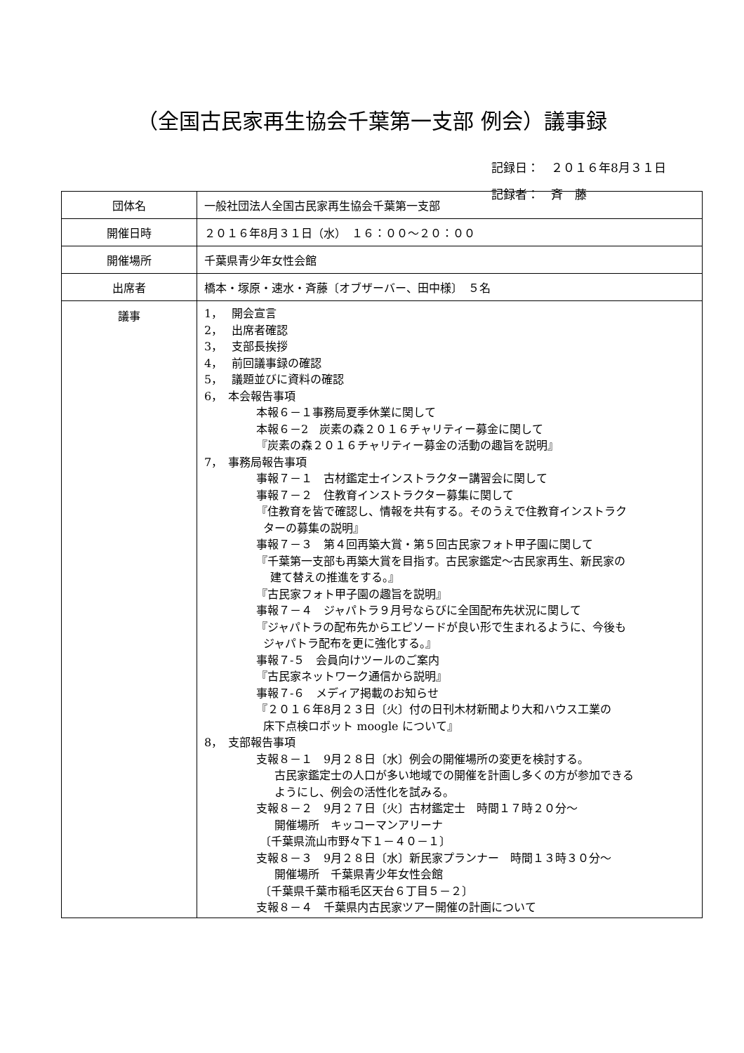（全国古民家再生協会千葉第一支部 例会）議事録
記録日：　２０１６年8月３１日
記録者：　斉　藤
| 団体名 | 一般社団法人全国古民家再生協会千葉第一支部 |
| 開催日時 | ２０１６年8月３１日（水） １６：００～２０：００ |
| 開催場所 | 千葉県青少年女性会館 |
| 出席者 | 橋本・塚原・速水・斉藤〔オブザーバー、田中様〕 ５名 |
| 議事 | 1， 開会宣言 2， 出席者確認 3， 支部長挨拶 4， 前回議事録の確認 5， 議題並びに資料の確認 6， 本会報告事項 本報６－１事務局夏季休業に関して 本報６－2 炭素の森２０１６チャリティー募金に関して 『炭素の森２０１６チャリティー募金の活動の趣旨を説明』 7， 事務局報告事項 事報７－１ 古材鑑定士インストラクター講習会に関して 事報７－２ 住教育インストラクター募集に関して 『住教育を皆で確認し、情報を共有する。そのうえで住教育インストラク ターの募集の説明』 事報７－３ 第４回再築大賞・第５回古民家フォト甲子園に関して 『千葉第一支部も再築大賞を目指す。古民家鑑定～古民家再生、新民家の 建て替えの推進をする。』 『古民家フォト甲子園の趣旨を説明』 事報７－４ ジャパトラ９月号ならびに全国配布先状況に関して 『ジャパトラの配布先からエピソードが良い形で生まれるように、今後も ジャパトラ配布を更に強化する。』 事報７-５ 会員向けツールのご案内 『古民家ネットワーク通信から説明』 事報７-６ メディア掲載のお知らせ 『２０１６年8月２３日〔火〕付の日刊木材新聞より大和ハウス工業の 床下点検ロボット moogle について』 8， 支部報告事項 支報８－１ 9月２８日〔水〕例会の開催場所の変更を検討する。 古民家鑑定士の人口が多い地域での開催を計画し多くの方が参加できる ようにし、例会の活性化を試みる。 支報８－２ 9月２７日〔火〕古材鑑定士 時間１７時２０分～ 開催場所 キッコーマンアリーナ 〔千葉県流山市野々下１－４０－１〕 支報８－３ 9月２８日〔水〕新民家プランナー 時間１３時３０分～ 開催場所 千葉県青少年女性会館 〔千葉県千葉市稲毛区天台６丁目５－２〕 支報８－４ 千葉県内古民家ツアー開催の計画について |